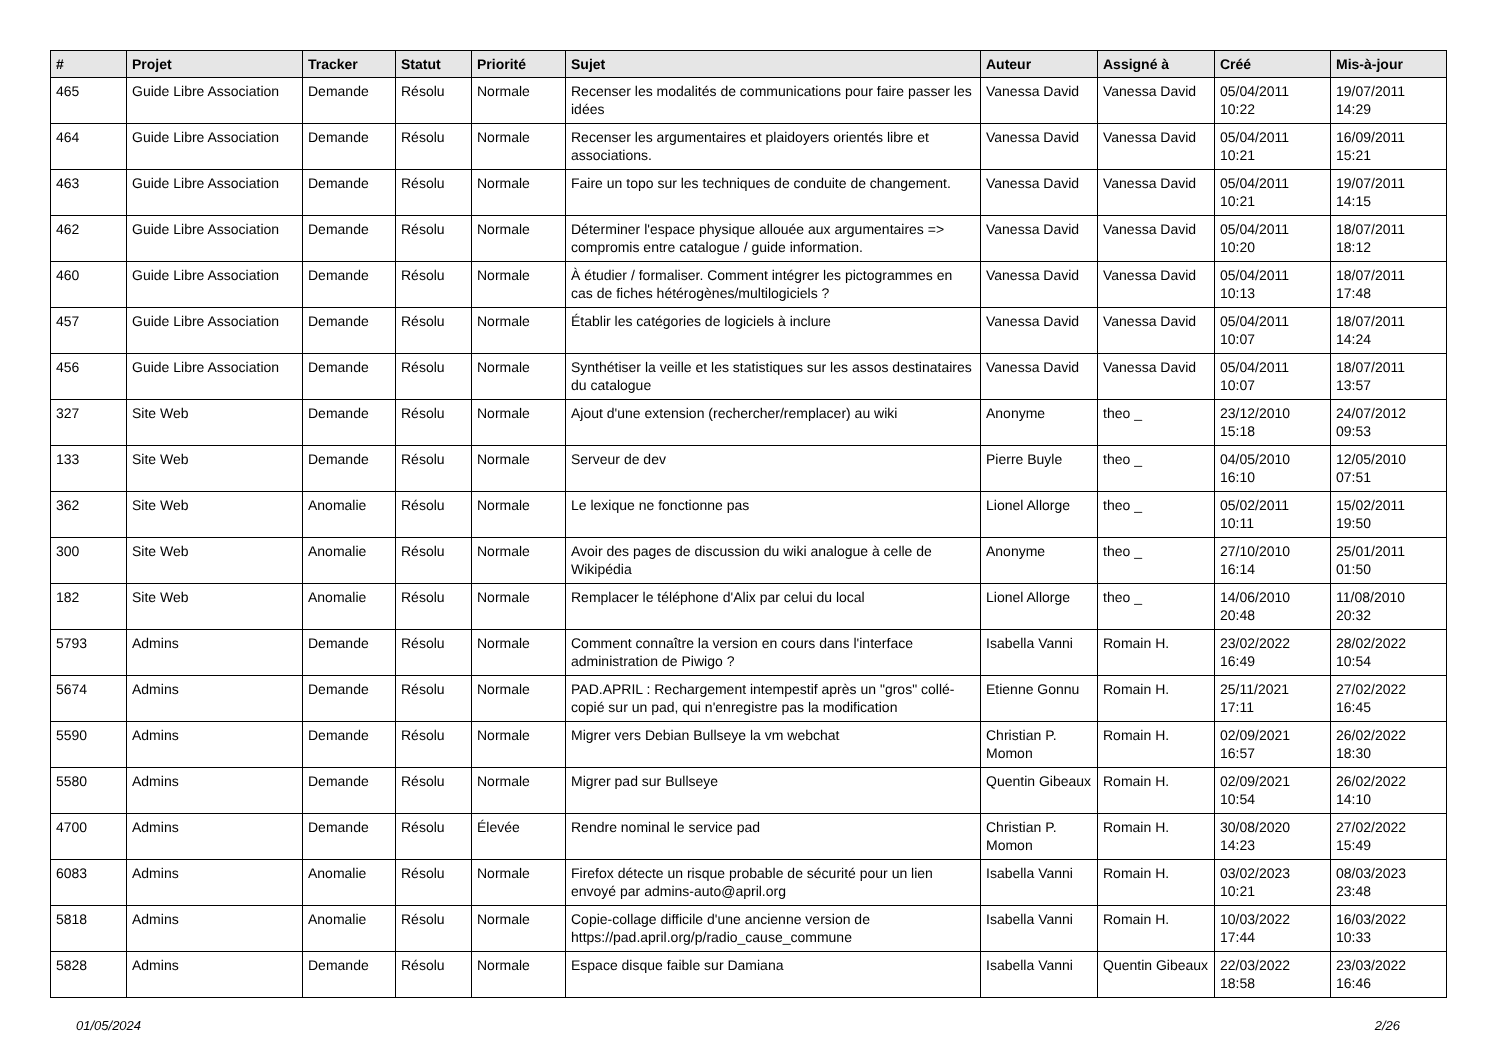| # | Projet | Tracker | Statut | Priorité | Sujet | Auteur | Assigné à | Créé | Mis-à-jour |
| --- | --- | --- | --- | --- | --- | --- | --- | --- | --- |
| 465 | Guide Libre Association | Demande | Résolu | Normale | Recenser les modalités de communications pour faire passer les idées | Vanessa David | Vanessa David | 05/04/2011 10:22 | 19/07/2011 14:29 |
| 464 | Guide Libre Association | Demande | Résolu | Normale | Recenser les argumentaires et plaidoyers orientés libre et associations. | Vanessa David | Vanessa David | 05/04/2011 10:21 | 16/09/2011 15:21 |
| 463 | Guide Libre Association | Demande | Résolu | Normale | Faire un topo sur les techniques de conduite de changement. | Vanessa David | Vanessa David | 05/04/2011 10:21 | 19/07/2011 14:15 |
| 462 | Guide Libre Association | Demande | Résolu | Normale | Déterminer l'espace physique allouée aux argumentaires => compromis entre catalogue / guide information. | Vanessa David | Vanessa David | 05/04/2011 10:20 | 18/07/2011 18:12 |
| 460 | Guide Libre Association | Demande | Résolu | Normale | À étudier / formaliser. Comment intégrer les pictogrammes en cas de fiches hétérogènes/multilogiciels ? | Vanessa David | Vanessa David | 05/04/2011 10:13 | 18/07/2011 17:48 |
| 457 | Guide Libre Association | Demande | Résolu | Normale | Établir les catégories de logiciels à inclure | Vanessa David | Vanessa David | 05/04/2011 10:07 | 18/07/2011 14:24 |
| 456 | Guide Libre Association | Demande | Résolu | Normale | Synthétiser la veille et les statistiques sur les assos destinataires du catalogue | Vanessa David | Vanessa David | 05/04/2011 10:07 | 18/07/2011 13:57 |
| 327 | Site Web | Demande | Résolu | Normale | Ajout d'une extension (rechercher/remplacer) au wiki | Anonyme | theo _ | 23/12/2010 15:18 | 24/07/2012 09:53 |
| 133 | Site Web | Demande | Résolu | Normale | Serveur de dev | Pierre Buyle | theo _ | 04/05/2010 16:10 | 12/05/2010 07:51 |
| 362 | Site Web | Anomalie | Résolu | Normale | Le lexique ne fonctionne pas | Lionel Allorge | theo _ | 05/02/2011 10:11 | 15/02/2011 19:50 |
| 300 | Site Web | Anomalie | Résolu | Normale | Avoir des pages de discussion du wiki analogue à celle de Wikipédia | Anonyme | theo _ | 27/10/2010 16:14 | 25/01/2011 01:50 |
| 182 | Site Web | Anomalie | Résolu | Normale | Remplacer le téléphone d'Alix par celui du local | Lionel Allorge | theo _ | 14/06/2010 20:48 | 11/08/2010 20:32 |
| 5793 | Admins | Demande | Résolu | Normale | Comment connaître la version en cours dans l'interface administration de Piwigo ? | Isabella Vanni | Romain H. | 23/02/2022 16:49 | 28/02/2022 10:54 |
| 5674 | Admins | Demande | Résolu | Normale | PAD.APRIL : Rechargement intempestif après un "gros" collé-copié sur un pad, qui n'enregistre pas la modification | Etienne Gonnu | Romain H. | 25/11/2021 17:11 | 27/02/2022 16:45 |
| 5590 | Admins | Demande | Résolu | Normale | Migrer vers Debian Bullseye la vm webchat | Christian P. Momon | Romain H. | 02/09/2021 16:57 | 26/02/2022 18:30 |
| 5580 | Admins | Demande | Résolu | Normale | Migrer pad sur Bullseye | Quentin Gibeaux | Romain H. | 02/09/2021 10:54 | 26/02/2022 14:10 |
| 4700 | Admins | Demande | Résolu | Élevée | Rendre nominal le service pad | Christian P. Momon | Romain H. | 30/08/2020 14:23 | 27/02/2022 15:49 |
| 6083 | Admins | Anomalie | Résolu | Normale | Firefox détecte un risque probable de sécurité pour un lien envoyé par admins-auto@april.org | Isabella Vanni | Romain H. | 03/02/2023 10:21 | 08/03/2023 23:48 |
| 5818 | Admins | Anomalie | Résolu | Normale | Copie-collage difficile d'une ancienne version de https://pad.april.org/p/radio_cause_commune | Isabella Vanni | Romain H. | 10/03/2022 17:44 | 16/03/2022 10:33 |
| 5828 | Admins | Demande | Résolu | Normale | Espace disque faible sur Damiana | Isabella Vanni | Quentin Gibeaux | 22/03/2022 18:58 | 23/03/2022 16:46 |
01/05/2024 2/26